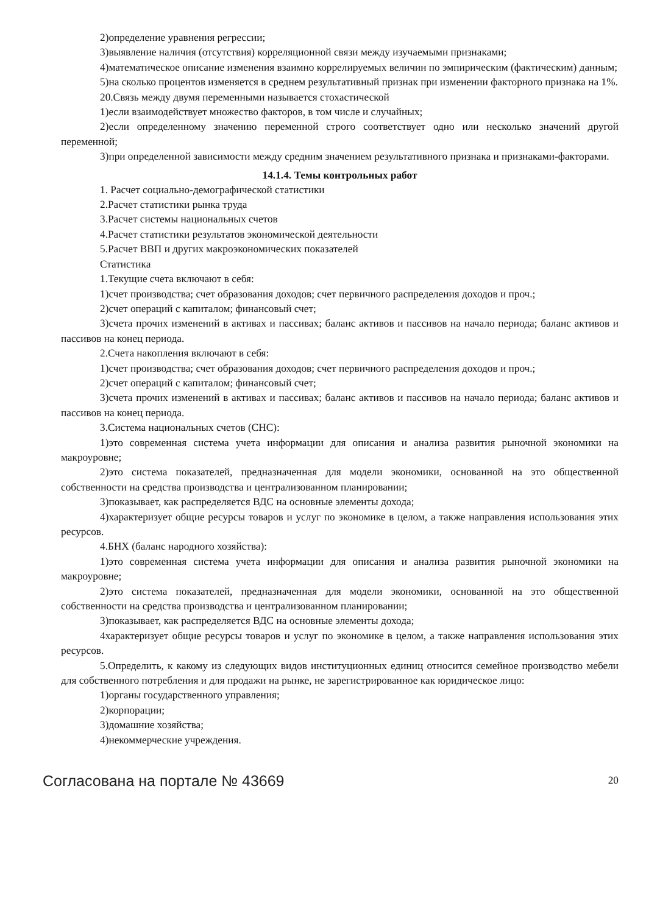2)определение уравнения регрессии;
3)выявление наличия (отсутствия) корреляционной связи между изучаемыми признаками;
4)математическое описание изменения взаимно коррелируемых величин по эмпирическим (фактическим) данным;
5)на сколько процентов изменяется в среднем результативный признак при изменении факторного признака на 1%.
20.Связь между двумя переменными называется стохастической
1)если взаимодействует множество факторов, в том числе и случайных;
2)если определенному значению переменной строго соответствует одно или несколько значений другой переменной;
3)при определенной зависимости между средним значением результативного признака и признаками-факторами.
14.1.4. Темы контрольных работ
1. Расчет социально-демографической статистики
2.Расчет статистики рынка труда
3.Расчет системы национальных счетов
4.Расчет статистики результатов экономической деятельности
5.Расчет ВВП и других макроэкономических показателей
Статистика
1.Текущие счета включают в себя:
1)счет производства; счет образования доходов; счет первичного распределения доходов и проч.;
2)счет операций с капиталом; финансовый счет;
3)счета прочих изменений в активах и пассивах; баланс активов и пассивов на начало периода; баланс активов и пассивов на конец периода.
2.Счета накопления включают в себя:
1)счет производства; счет образования доходов; счет первичного распределения доходов и проч.;
2)счет операций с капиталом; финансовый счет;
3)счета прочих изменений в активах и пассивах; баланс активов и пассивов на начало периода; баланс активов и пассивов на конец периода.
3.Система национальных счетов (СНС):
1)это современная система учета информации для описания и анализа развития рыночной экономики на макроуровне;
2)это система показателей, предназначенная для модели экономики, основанной на это общественной собственности на средства производства и централизованном планировании;
3)показывает, как распределяется ВДС на основные элементы дохода;
4)характеризует общие ресурсы товаров и услуг по экономике в целом, а также направления использования этих ресурсов.
4.БНХ (баланс народного хозяйства):
1)это современная система учета информации для описания и анализа развития рыночной экономики на макроуровне;
2)это система показателей, предназначенная для модели экономики, основанной на это общественной собственности на средства производства и централизованном планировании;
3)показывает, как распределяется ВДС на основные элементы дохода;
4характеризует общие ресурсы товаров и услуг по экономике в целом, а также направления использования этих ресурсов.
5.Определить, к какому из следующих видов институционных единиц относится семейное производство мебели для собственного потребления и для продажи на рынке, не зарегистрированное как юридическое лицо:
1)органы государственного управления;
2)корпорации;
3)домашние хозяйства;
4)некоммерческие учреждения.
Согласована на портале № 43669 20